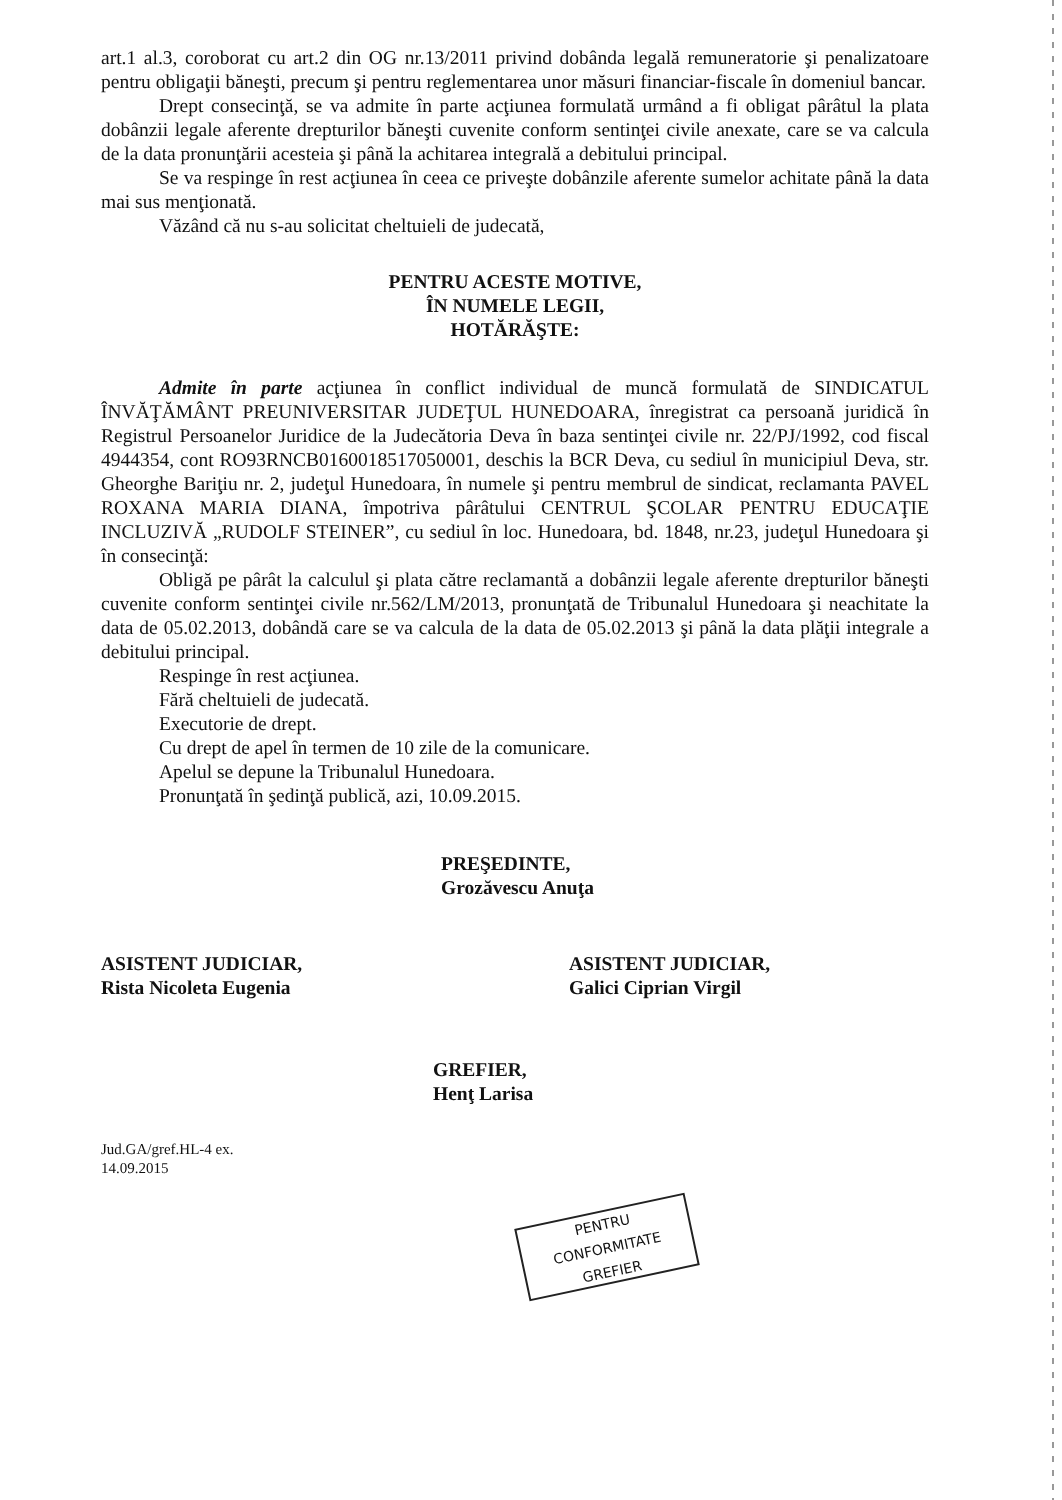art.1 al.3, coroborat cu art.2 din OG nr.13/2011 privind dobânda legală remuneratorie şi penalizatoare pentru obligaţii băneşti, precum şi pentru reglementarea unor măsuri financiar-fiscale în domeniul bancar.
Drept consecinţă, se va admite în parte acţiunea formulată urmând a fi obligat pârâtul la plata dobânzii legale aferente drepturilor băneşti cuvenite conform sentinţei civile anexate, care se va calcula de la data pronunţării acesteia şi până la achitarea integrală a debitului principal.
Se va respinge în rest acţiunea în ceea ce priveşte dobânzile aferente sumelor achitate până la data mai sus menţionată.
Văzând că nu s-au solicitat cheltuieli de judecată,
PENTRU ACESTE MOTIVE,
ÎN NUMELE LEGII,
HOTĂRĂŞTE:
Admite în parte acţiunea în conflict individual de muncă formulată de SINDICATUL ÎNVĂŢĂMÂNT PREUNIVERSITAR JUDEŢUL HUNEDOARA, înregistrat ca persoană juridică în Registrul Persoanelor Juridice de la Judecătoria Deva în baza sentinţei civile nr. 22/PJ/1992, cod fiscal 4944354, cont RO93RNCB0160018517050001, deschis la BCR Deva, cu sediul în municipiul Deva, str. Gheorghe Bariţiu nr. 2, judeţul Hunedoara, în numele şi pentru membrul de sindicat, reclamanta PAVEL ROXANA MARIA DIANA, împotriva pârâtului CENTRUL ŞCOLAR PENTRU EDUCAŢIE INCLUZIVĂ „RUDOLF STEINER”, cu sediul în loc. Hunedoara, bd. 1848, nr.23, judeţul Hunedoara şi în consecinţă:
Obligă pe pârât la calculul şi plata către reclamantă a dobânzii legale aferente drepturilor băneşti cuvenite conform sentinţei civile nr.562/LM/2013, pronunţată de Tribunalul Hunedoara şi neachitate la data de 05.02.2013, dobândă care se va calcula de la data de 05.02.2013 şi până la data plăţii integrale a debitului principal.
Respinge în rest acţiunea.
Fără cheltuieli de judecată.
Executorie de drept.
Cu drept de apel în termen de 10 zile de la comunicare.
Apelul se depune la Tribunalul Hunedoara.
Pronunţată în şedinţă publică, azi, 10.09.2015.
PREŞEDINTE,
Grozăvescu Anuţa
ASISTENT JUDICIAR,
Rista Nicoleta Eugenia
ASISTENT JUDICIAR,
Galici Ciprian Virgil
GREFIER,
Henţ Larisa
Jud.GA/gref.HL-4 ex.
14.09.2015
PENTRU CONFORMITATE
GREFIER